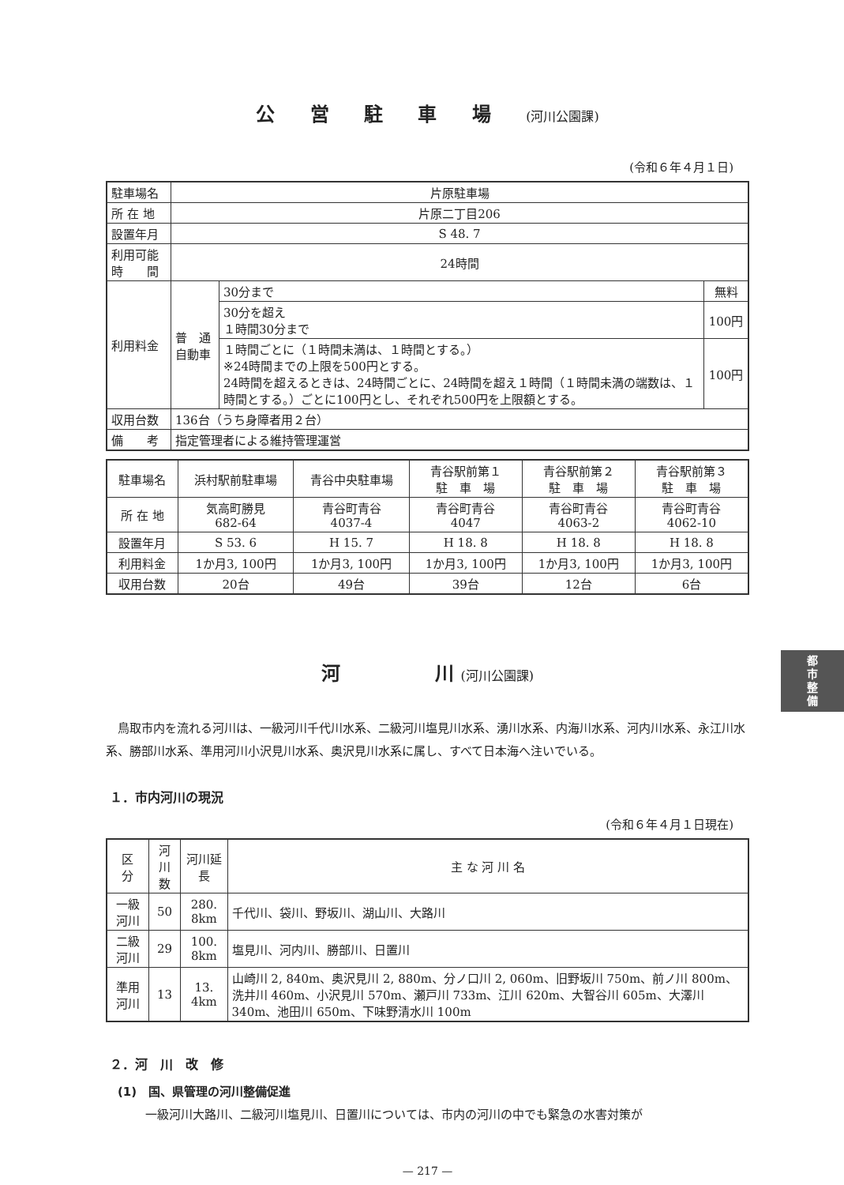公 営 駐 車 場 (河川公園課)
(令和６年４月１日)
| 駐車場名 | 片原駐車場 | | |
| 所 在 地 | 片原二丁目206 | | |
| 設置年月 | S 48. 7 | | |
| 利用可能 時 間 | 24時間 | | |
| 利用料金 | 普 通 自動車 | 30分まで | 無料 |
| | | 30分を超え １時間30分まで | 100円 |
| | | １時間ごとに（１時間未満は、１時間とする。） ※24時間までの上限を500円とする。 24時間を超えるときは、24時間ごとに、24時間を超え１時間（１時間未満の端数は、１時間とする。）ごとに100円とし、それぞれ500円を上限額とする。 | 100円 |
| 収用台数 | 136台（うち身障者用２台） | | |
| 備 考 | 指定管理者による維持管理運営 | | |
| 駐車場名 | 浜村駅前駐車場 | 青谷中央駐車場 | 青谷駅前第１ 駐 車 場 | 青谷駅前第２ 駐 車 場 | 青谷駅前第３ 駐 車 場 |
| 所 在 地 | 気高町勝見 682-64 | 青谷町青谷 4037-4 | 青谷町青谷 4047 | 青谷町青谷 4063-2 | 青谷町青谷 4062-10 |
| 設置年月 | S 53. 6 | H 15. 7 | H 18. 8 | H 18. 8 | H 18. 8 |
| 利用料金 | 1か月3, 100円 | 1か月3, 100円 | 1か月3, 100円 | 1か月3, 100円 | 1か月3, 100円 |
| 収用台数 | 20台 | 49台 | 39台 | 12台 | 6台 |
河　　　　　川 (河川公園課)
鳥取市内を流れる河川は、一級河川千代川水系、二級河川塩見川水系、湧川水系、内海川水系、河内川水系、永江川水系、勝部川水系、準用河川小沢見川水系、奥沢見川水系に属し、すべて日本海へ注いでいる。
１．市内河川の現況
(令和６年４月１日現在)
| 区 分 | 河川数 | 河川延長 | 主 な 河 川 名 |
| --- | --- | --- | --- |
| 一級河川 | 50 | 280. 8km | 千代川、袋川、野坂川、湖山川、大路川 |
| 二級河川 | 29 | 100. 8km | 塩見川、河内川、勝部川、日置川 |
| 準用河川 | 13 | 13. 4km | 山崎川 2, 840m、奥沢見川 2, 880m、分ノ口川 2, 060m、旧野坂川 750m、前ノ川 800m、洗井川 460m、小沢見川 570m、瀬戸川 733m、江川 620m、大智谷川 605m、大澤川 340m、池田川 650m、下味野清水川 100m |
２．河　川　改　修
(1)　国、県管理の河川整備促進
一級河川大路川、二級河川塩見川、日置川については、市内の河川の中でも緊急の水害対策が
— 217 —
都
市
整
備